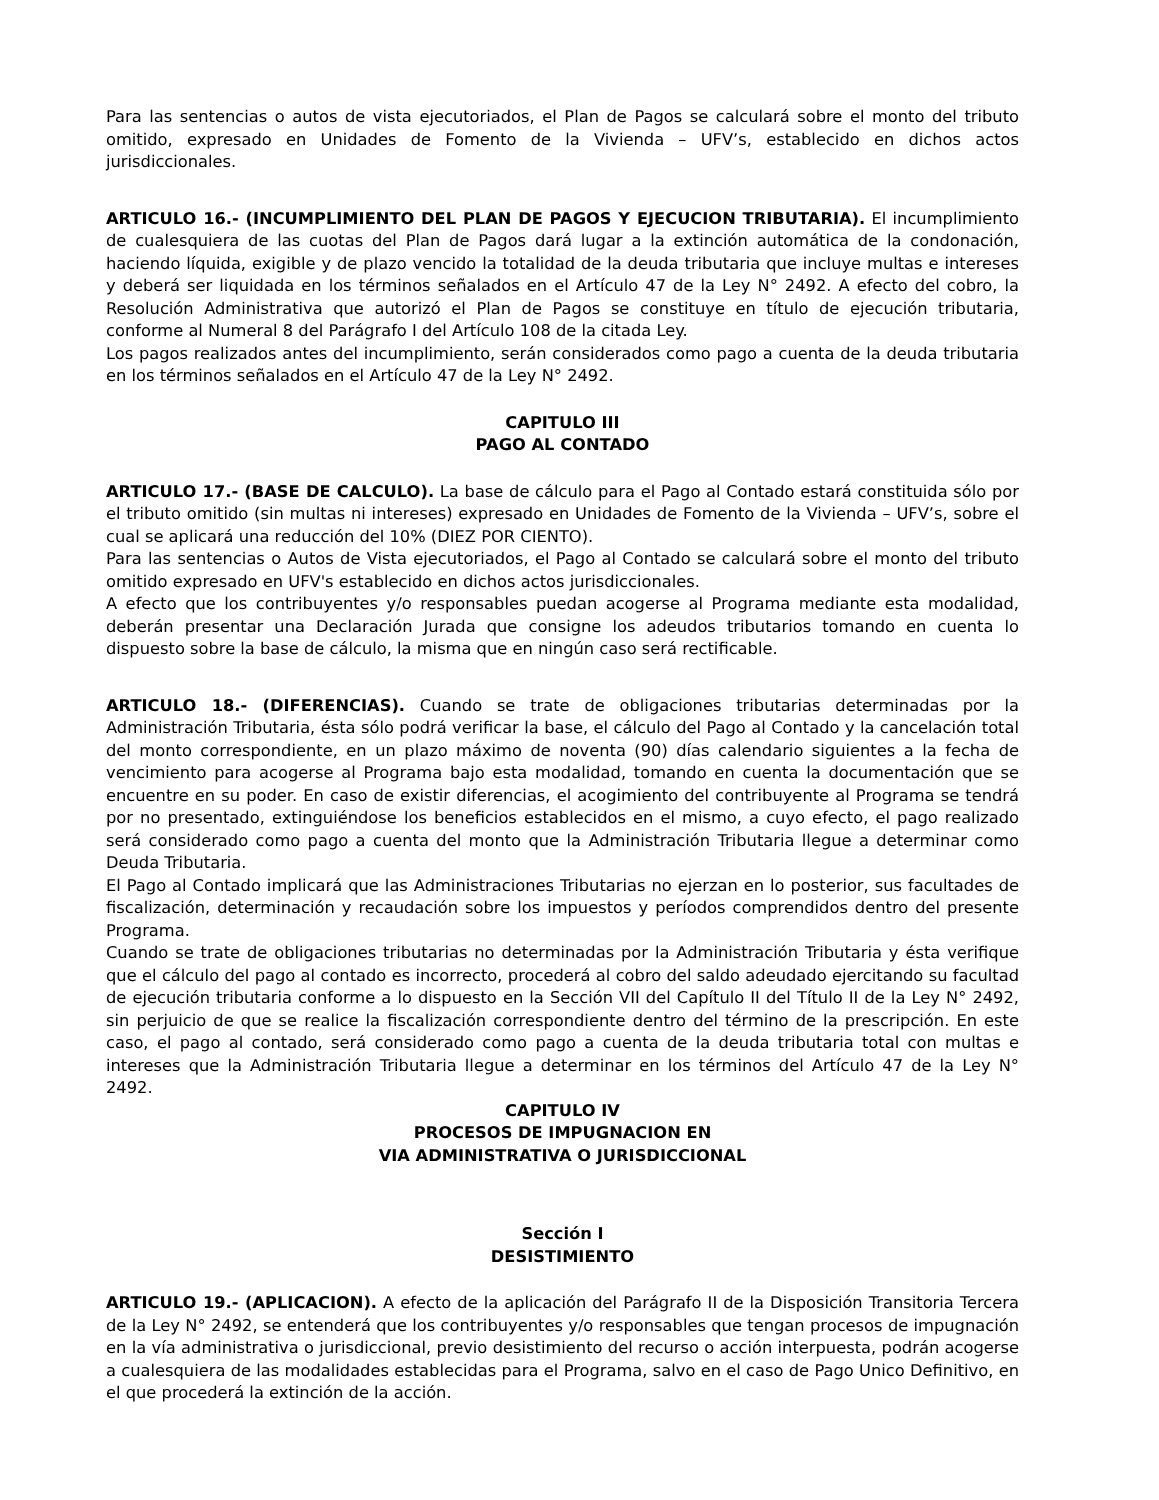Para las sentencias o autos de vista ejecutoriados, el Plan de Pagos se calculará sobre el monto del tributo omitido, expresado en Unidades de Fomento de la Vivienda – UFV’s, establecido en dichos actos jurisdiccionales.
ARTICULO 16.- (INCUMPLIMIENTO DEL PLAN DE PAGOS Y EJECUCION TRIBUTARIA). El incumplimiento de cualesquiera de las cuotas del Plan de Pagos dará lugar a la extinción automática de la condonación, haciendo líquida, exigible y de plazo vencido la totalidad de la deuda tributaria que incluye multas e intereses y deberá ser liquidada en los términos señalados en el Artículo 47 de la Ley N° 2492. A efecto del cobro, la Resolución Administrativa que autorizó el Plan de Pagos se constituye en título de ejecución tributaria, conforme al Numeral 8 del Parágrafo I del Artículo 108 de la citada Ley.
Los pagos realizados antes del incumplimiento, serán considerados como pago a cuenta de la deuda tributaria en los términos señalados en el Artículo 47 de la Ley N° 2492.
CAPITULO III
PAGO AL CONTADO
ARTICULO 17.- (BASE DE CALCULO). La base de cálculo para el Pago al Contado estará constituida sólo por el tributo omitido (sin multas ni intereses) expresado en Unidades de Fomento de la Vivienda – UFV’s, sobre el cual se aplicará una reducción del 10% (DIEZ POR CIENTO).
Para las sentencias o Autos de Vista ejecutoriados, el Pago al Contado se calculará sobre el monto del tributo omitido expresado en UFV's establecido en dichos actos jurisdiccionales.
A efecto que los contribuyentes y/o responsables puedan acogerse al Programa mediante esta modalidad, deberán presentar una Declaración Jurada que consigne los adeudos tributarios tomando en cuenta lo dispuesto sobre la base de cálculo, la misma que en ningún caso será rectificable.
ARTICULO 18.- (DIFERENCIAS). Cuando se trate de obligaciones tributarias determinadas por la Administración Tributaria, ésta sólo podrá verificar la base, el cálculo del Pago al Contado y la cancelación total del monto correspondiente, en un plazo máximo de noventa (90) días calendario siguientes a la fecha de vencimiento para acogerse al Programa bajo esta modalidad, tomando en cuenta la documentación que se encuentre en su poder. En caso de existir diferencias, el acogimiento del contribuyente al Programa se tendrá por no presentado, extinguiéndose los beneficios establecidos en el mismo, a cuyo efecto, el pago realizado será considerado como pago a cuenta del monto que la Administración Tributaria llegue a determinar como Deuda Tributaria.
El Pago al Contado implicará que las Administraciones Tributarias no ejerzan en lo posterior, sus facultades de fiscalización, determinación y recaudación sobre los impuestos y períodos comprendidos dentro del presente Programa.
Cuando se trate de obligaciones tributarias no determinadas por la Administración Tributaria y ésta verifique que el cálculo del pago al contado es incorrecto, procederá al cobro del saldo adeudado ejercitando su facultad de ejecución tributaria conforme a lo dispuesto en la Sección VII del Capítulo II del Título II de la Ley N° 2492, sin perjuicio de que se realice la fiscalización correspondiente dentro del término de la prescripción. En este caso, el pago al contado, será considerado como pago a cuenta de la deuda tributaria total con multas e intereses que la Administración Tributaria llegue a determinar en los términos del Artículo 47 de la Ley N° 2492.
CAPITULO IV
PROCESOS DE IMPUGNACION EN
VIA ADMINISTRATIVA O JURISDICCIONAL
Sección I
DESISTIMIENTO
ARTICULO 19.- (APLICACION). A efecto de la aplicación del Parágrafo II de la Disposición Transitoria Tercera de la Ley N° 2492, se entenderá que los contribuyentes y/o responsables que tengan procesos de impugnación en la vía administrativa o jurisdiccional, previo desistimiento del recurso o acción interpuesta, podrán acogerse a cualesquiera de las modalidades establecidas para el Programa, salvo en el caso de Pago Unico Definitivo, en el que procederá la extinción de la acción.